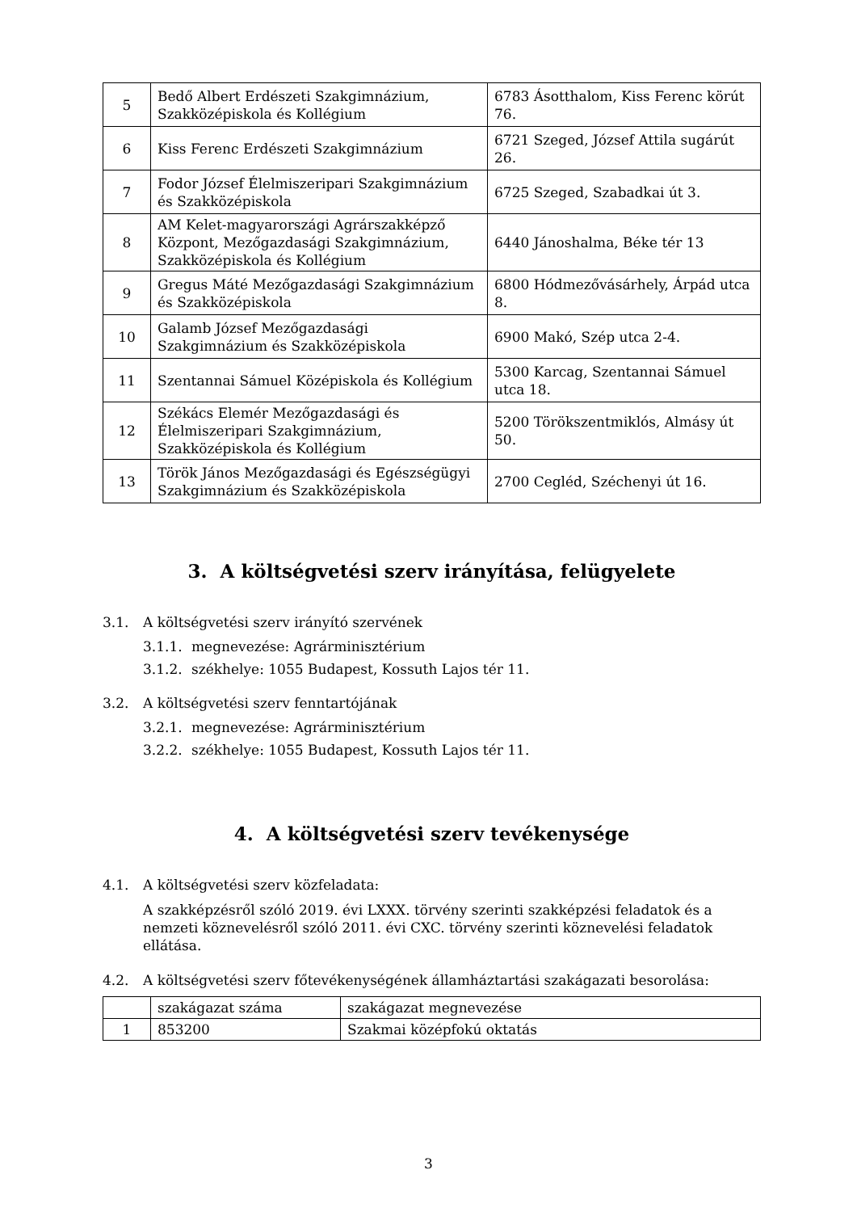| 5 | Bedő Albert Erdészeti Szakgimnázium, Szakközépiskola és Kollégium | 6783 Ásotthalom, Kiss Ferenc körút 76. |
| 6 | Kiss Ferenc Erdészeti Szakgimnázium | 6721 Szeged, József Attila sugárút 26. |
| 7 | Fodor József Élelmiszeripari Szakgimnázium és Szakközépiskola | 6725 Szeged, Szabadkai út 3. |
| 8 | AM Kelet-magyarországi Agrárszakképző Központ, Mezőgazdasági Szakgimnázium, Szakközépiskola és Kollégium | 6440 Jánoshalma, Béke tér 13 |
| 9 | Gregus Máté Mezőgazdasági Szakgimnázium és Szakközépiskola | 6800 Hódmezővásárhely, Árpád utca 8. |
| 10 | Galamb József Mezőgazdasági Szakgimnázium és Szakközépiskola | 6900 Makó, Szép utca 2-4. |
| 11 | Szentannai Sámuel Középiskola és Kollégium | 5300 Karcag, Szentannai Sámuel utca 18. |
| 12 | Székács Elemér Mezőgazdasági és Élelmiszeripari Szakgimnázium, Szakközépiskola és Kollégium | 5200 Törökszentmiklós, Almásy út 50. |
| 13 | Török János Mezőgazdasági és Egészségügyi Szakgimnázium és Szakközépiskola | 2700 Cegléd, Széchenyi út 16. |
3. A költségvetési szerv irányítása, felügyelete
3.1. A költségvetési szerv irányító szervének
3.1.1. megnevezése: Agrárminisztérium
3.1.2. székhelye: 1055 Budapest, Kossuth Lajos tér 11.
3.2. A költségvetési szerv fenntartójának
3.2.1. megnevezése: Agrárminisztérium
3.2.2. székhelye: 1055 Budapest, Kossuth Lajos tér 11.
4. A költségvetési szerv tevékenysége
4.1. A költségvetési szerv közfeladata:
A szakképzésről szóló 2019. évi LXXX. törvény szerinti szakképzési feladatok és a nemzeti köznevelésről szóló 2011. évi CXC. törvény szerinti köznevelési feladatok ellátása.
4.2. A költségvetési szerv főtevékenységének államháztartási szakágazati besorolása:
| | szakágazat száma | szakágazat megnevezése |
| 1 | 853200 | Szakmai középfokú oktatás |
3